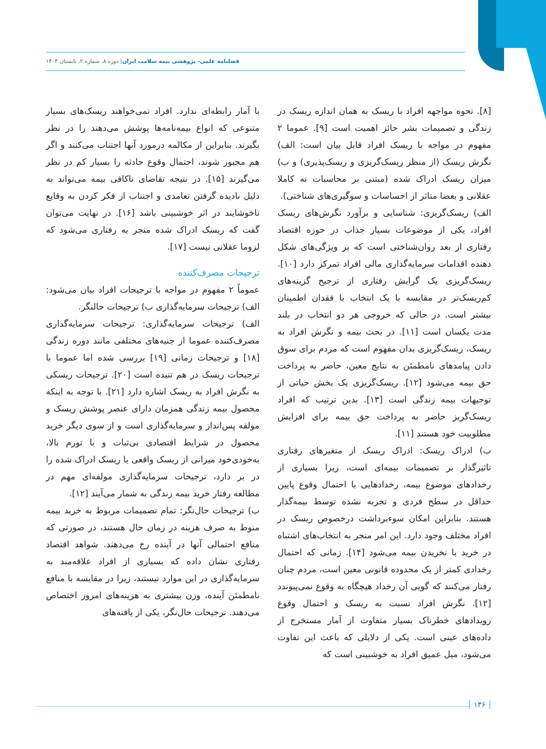فصلنامه علمی- پژوهشی بیمه سلامت ایران| دوره ۸، شماره ۲، تابستان ۱۴۰۴
[۸]. نحوه مواجهه افراد با ریسک به همان اندازه ریسک در زندگی و تصمیمات بشر حائز اهمیت است [۹]. عموما ۲ مفهوم در مواجه با ریسک افراد قابل بیان است: الف) نگرش ریسک (از منظر ریسک‌گریزی و ریسک‌پذیری) و ب) میزان ریسک ادراک شده (مبتنی بر محاسبات نه کاملا عقلانی و بعضا متاثر از احساسات و سوگیری‌های شناختی).
الف) ریسک‌گریزی: شناسایی و برآورد نگرش‌های ریسک افراد، یکی از موضوعات بسیار جذاب در حوزه اقتصاد رفتاری از بعد روان‌شناختی است که بر ویژگی‌های شکل دهنده اقدامات سرمایه‌گذاری مالی افراد تمرکز دارد [۱۰]. ریسک‌گریزی یک گرایش رفتاری از ترجیح گزینه‌های کم‌ریسک‌تر در مقایسه با یک انتخاب با فقدان اطمینان بیشتر است. در حالی که خروجی هر دو انتخاب در بلند مدت یکسان است [۱۱]. در بحث بیمه و نگرش افراد به ریسک، ریسک‌گریزی بدان مفهوم است که مردم برای سوق دادن پیامدهای نامطمئن به نتایج معین، حاضر به پرداخت حق بیمه می‌شود [۱۲]. ریسک‌گریزی یک بخش حیاتی از توجیهات بیمه زندگی است [۱۳]. بدین ترتیب که افراد ریسک‌گریز حاضر به پرداخت حق بیمه برای افزایش مطلوبیت خود هستند [۱۱].
ب) ادراک ریسک: ادراک ریسک از متغیرهای رفتاری تاثیرگذار بر تصمیمات بیمه‌ای است، زیرا بسیاری از رخدادهای موضوع بیمه، رخدادهایی با احتمال وقوع پایین حداقل در سطح فردی و تجربه نشده توسط بیمه‌گذار هستند. بنابراین امکان سوءبرداشت درخصوص ریسک در افراد مختلف وجود دارد. این امر منجر به انتخاب‌های اشتباه در خرید یا نخریدن بیمه می‌شود [۱۴]. زمانی که احتمال رخدادی کمتر از یک محدوده قانونی معین است، مردم چنان رفتار می‌کنند که گویی آن رخداد هیچگاه به وقوع نمی‌پیوندد [۱۲]. نگرش افراد نسبت به ریسک و احتمال وقوع رویدادهای خطرناک بسیار متفاوت از آمار مستخرج از داده‌های عینی است. یکی از دلایلی که باعث این تفاوت می‌شود، میل عمیق افراد به خوشبینی است که
با آمار رابطه‌ای ندارد. افراد نمی‌خواهند ریسک‌های بسیار متنوعی که انواع بیمه‌نامه‌ها پوشش می‌دهند را در نظر بگیرند. بنابراین از مکالمه درمورد آنها اجتناب می‌کنند و اگر هم مجبور شوند، احتمال وقوع حادثه را بسیار کم در نظر می‌گیرند [۱۵]. در نتیجه تقاضای ناکافی بیمه می‌تواند به دلیل نادیده گرفتن تعامدی و اجتناب از فکر کردن به وقایع ناخوشایند در اثر خوشبینی باشد [۱۶]. در نهایت می‌توان گفت که ریسک ادراک شده منجر به رفتاری می‌شود که لزوما عقلانی نیست [۱۷].
ترجیحات مصرف‌کننده
عموماً ۲ مفهوم در مواجه با ترجیحات افراد بیان می‌شود: الف) ترجیحات سرمایه‌گذاری ب) ترجیحات حالنگر.
الف) ترجیحات سرمایه‌گذاری: ترجیحات سرمایه‌گذاری مصرف‌کننده عموما از جنبه‌های مختلفی مانند دوره زندگی [۱۸] و ترجیحات زمانی [۱۹] بررسی شده اما عموما با ترجیحات ریسک در هم تنیده است [۲۰]. ترجیحات ریسکی به نگرش افراد به ریسک اشاره دارد [۲۱]. با توجه به اینکه محصول بیمه زندگی همزمان دارای عنصر پوشش ریسک و مولفه پس‌انداز و سرمایه‌گذاری است و از سوی دیگر خرید محصول در شرایط اقتصادی بی‌ثبات و با تورم بالا، به‌خودی‌خود میزانی از ریسک واقعی یا ریسک ادراک شده را در بر دارد، ترجیحات سرمایه‌گذاری مولفه‌ای مهم در مطالعه رفتار خرید بیمه زندگی به شمار می‌آیند [۱۲].
ب) ترجیحات حال‌نگر: تمام تصمیمات مربوط به خرید بیمه منوط به صرف هزینه در زمان حال هستند، در صورتی که منافع احتمالی آنها در آینده رخ می‌دهند. شواهد اقتصاد رفتاری نشان داده که بسیاری از افراد علاقه‌مند به سرمایه‌گذاری در این موارد نیستند، زیرا در مقایسه با منافع نامطمئن آینده، وزن بیشتری به هزینه‌های امروز اختصاص می‌دهند. ترجیحات حال‌نگر، یکی از یافته‌های
۱۳۶